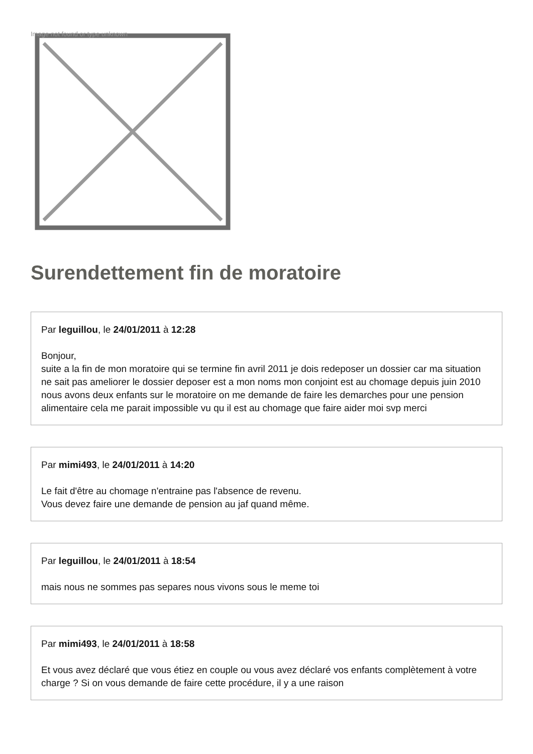Image not found or type unknown
Surendettement fin de moratoire
Par leguillou, le 24/01/2011 à 12:28
Bonjour,
suite a la fin de mon moratoire qui se termine fin avril 2011 je dois redeposer un dossier car ma situation ne sait pas ameliorer le dossier deposer est a mon noms mon conjoint est au chomage depuis juin 2010 nous avons deux enfants sur le moratoire on me demande de faire les demarches pour une pension alimentaire cela me parait impossible vu qu il est au chomage que faire aider moi svp merci
Par mimi493, le 24/01/2011 à 14:20
Le fait d'être au chomage n'entraine pas l'absence de revenu.
Vous devez faire une demande de pension au jaf quand même.
Par leguillou, le 24/01/2011 à 18:54
mais nous ne sommes pas separes nous vivons sous le meme toi
Par mimi493, le 24/01/2011 à 18:58
Et vous avez déclaré que vous étiez en couple ou vous avez déclaré vos enfants complètement à votre charge ? Si on vous demande de faire cette procédure, il y a une raison